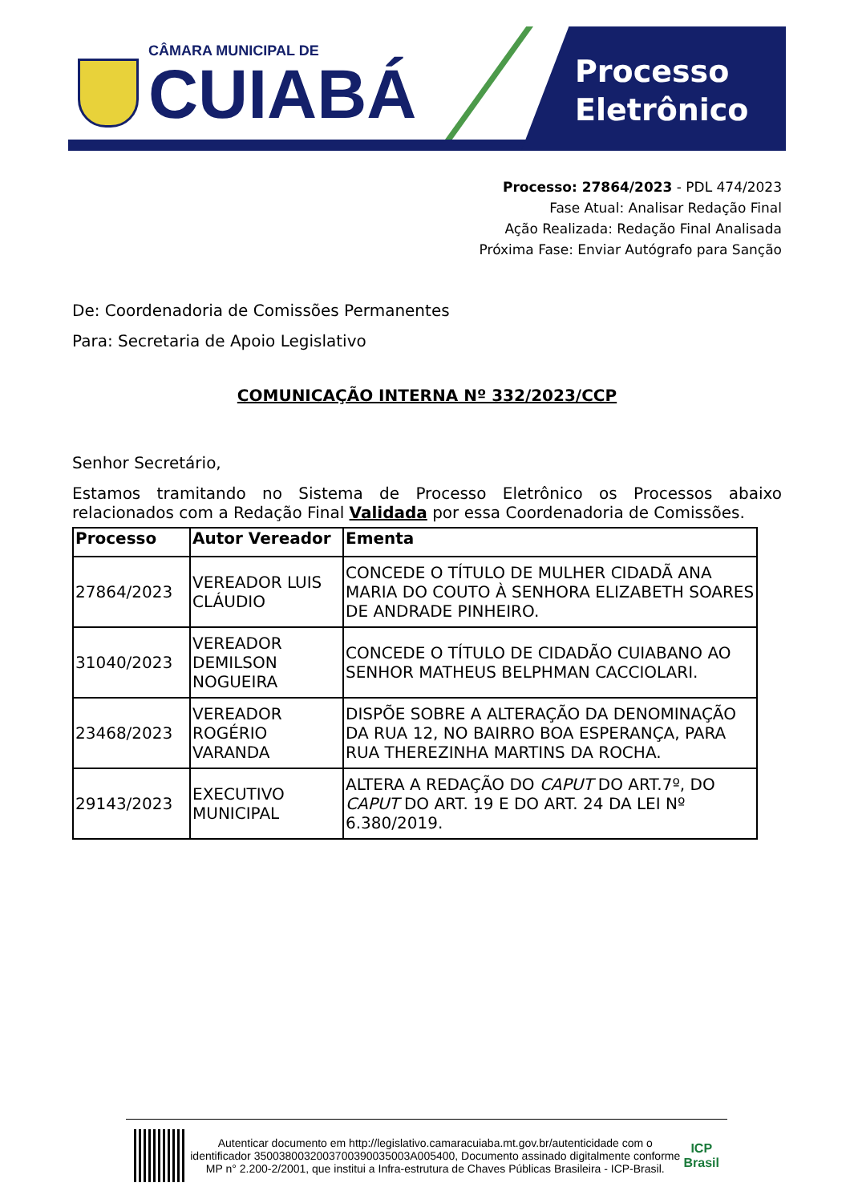CÂMARA MUNICIPAL DE
CUIABÁ
Processo
Eletrônico
Processo: 27864/2023 - PDL 474/2023
Fase Atual: Analisar Redação Final
Ação Realizada: Redação Final Analisada
Próxima Fase: Enviar Autógrafo para Sanção
De: Coordenadoria de Comissões Permanentes
Para: Secretaria de Apoio Legislativo
COMUNICAÇÃO INTERNA Nº 332/2023/CCP
Senhor Secretário,
Estamos tramitando no Sistema de Processo Eletrônico os Processos abaixo relacionados com a Redação Final Validada por essa Coordenadoria de Comissões.
| Processo | Autor Vereador | Ementa |
| --- | --- | --- |
| 27864/2023 | VEREADOR LUIS CLÁUDIO | CONCEDE O TÍTULO DE MULHER CIDADÃ ANA MARIA DO COUTO À SENHORA ELIZABETH SOARES DE ANDRADE PINHEIRO. |
| 31040/2023 | VEREADOR DEMILSON NOGUEIRA | CONCEDE O TÍTULO DE CIDADÃO CUIABANO AO SENHOR MATHEUS BELPHMAN CACCIOLARI. |
| 23468/2023 | VEREADOR ROGÉRIO VARANDA | DISPÕE SOBRE A ALTERAÇÃO DA DENOMINAÇÃO DA RUA 12, NO BAIRRO BOA ESPERANÇA, PARA RUA THEREZINHA MARTINS DA ROCHA. |
| 29143/2023 | EXECUTIVO MUNICIPAL | ALTERA A REDAÇÃO DO CAPUT DO ART.7º, DO CAPUT DO ART. 19 E DO ART. 24 DA LEI Nº 6.380/2019. |
Autenticar documento em http://legislativo.camaracuiaba.mt.gov.br/autenticidade com o identificador 3500380032003700390035003A005400, Documento assinado digitalmente conforme MP n° 2.200-2/2001, que institui a Infra-estrutura de Chaves Públicas Brasileira - ICP-Brasil.
ICP
Brasil